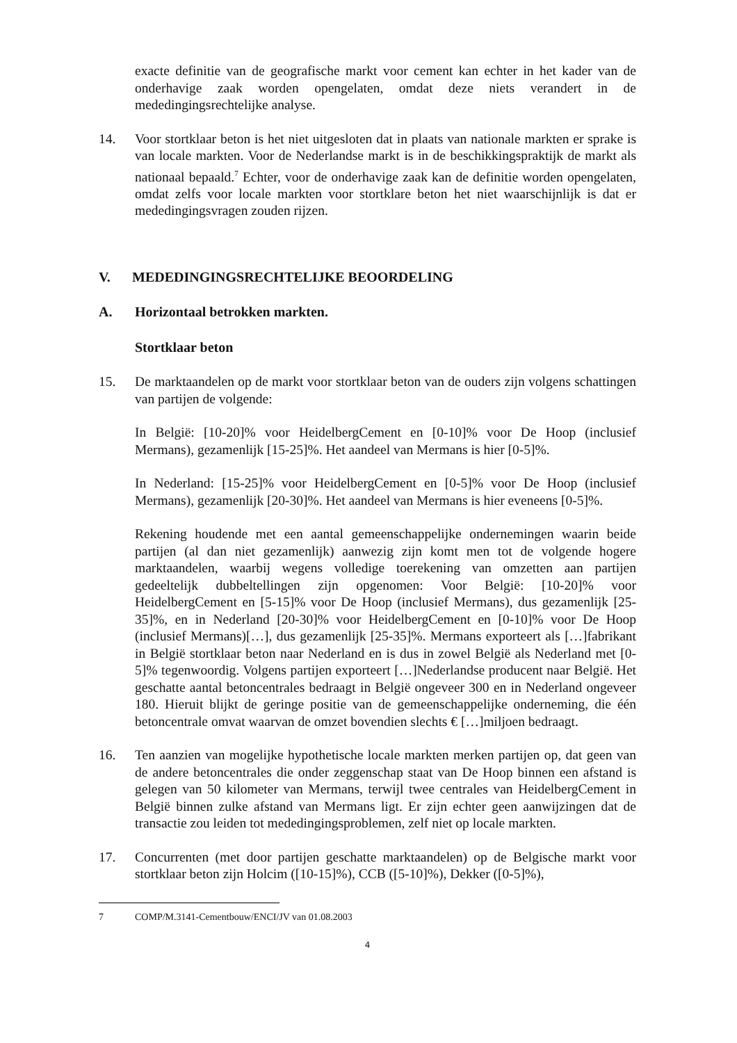exacte definitie van de geografische markt voor cement kan echter in het kader van de onderhavige zaak worden opengelaten, omdat deze niets verandert in de mededingingsrechtelijke analyse.
14. Voor stortklaar beton is het niet uitgesloten dat in plaats van nationale markten er sprake is van locale markten. Voor de Nederlandse markt is in de beschikkingspraktijk de markt als nationaal bepaald.<sup>7</sup> Echter, voor de onderhavige zaak kan de definitie worden opengelaten, omdat zelfs voor locale markten voor stortklare beton het niet waarschijnlijk is dat er mededingingsvragen zouden rijzen.
V. MEDEDINGINGSRECHTELIJKE BEOORDELING
A. Horizontaal betrokken markten.
Stortklaar beton
15. De marktaandelen op de markt voor stortklaar beton van de ouders zijn volgens schattingen van partijen de volgende:
In België: [10-20]% voor HeidelbergCement en [0-10]% voor De Hoop (inclusief Mermans), gezamenlijk [15-25]%. Het aandeel van Mermans is hier [0-5]%.
In Nederland: [15-25]% voor HeidelbergCement en [0-5]% voor De Hoop (inclusief Mermans), gezamenlijk [20-30]%. Het aandeel van Mermans is hier eveneens [0-5]%.
Rekening houdende met een aantal gemeenschappelijke ondernemingen waarin beide partijen (al dan niet gezamenlijk) aanwezig zijn komt men tot de volgende hogere marktaandelen, waarbij wegens volledige toerekening van omzetten aan partijen gedeeltelijk dubbeltellingen zijn opgenomen: Voor België: [10-20]% voor HeidelbergCement en [5-15]% voor De Hoop (inclusief Mermans), dus gezamenlijk [25-35]%, en in Nederland [20-30]% voor HeidelbergCement en [0-10]% voor De Hoop (inclusief Mermans)[…], dus gezamenlijk [25-35]%. Mermans exporteert als […]fabrikant in België stortklaar beton naar Nederland en is dus in zowel België als Nederland met [0-5]% tegenwoordig. Volgens partijen exporteert […]Nederlandse producent naar België. Het geschatte aantal betoncentrales bedraagt in België ongeveer 300 en in Nederland ongeveer 180. Hieruit blijkt de geringe positie van de gemeenschappelijke onderneming, die één betoncentrale omvat waarvan de omzet bovendien slechts € […]miljoen bedraagt.
16. Ten aanzien van mogelijke hypothetische locale markten merken partijen op, dat geen van de andere betoncentrales die onder zeggenschap staat van De Hoop binnen een afstand is gelegen van 50 kilometer van Mermans, terwijl twee centrales van HeidelbergCement in België binnen zulke afstand van Mermans ligt. Er zijn echter geen aanwijzingen dat de transactie zou leiden tot mededingingsproblemen, zelf niet op locale markten.
17. Concurrenten (met door partijen geschatte marktaandelen) op de Belgische markt voor stortklaar beton zijn Holcim ([10-15]%), CCB ([5-10]%), Dekker ([0-5]%),
7 COMP/M.3141-Cementbouw/ENCI/JV van 01.08.2003
4